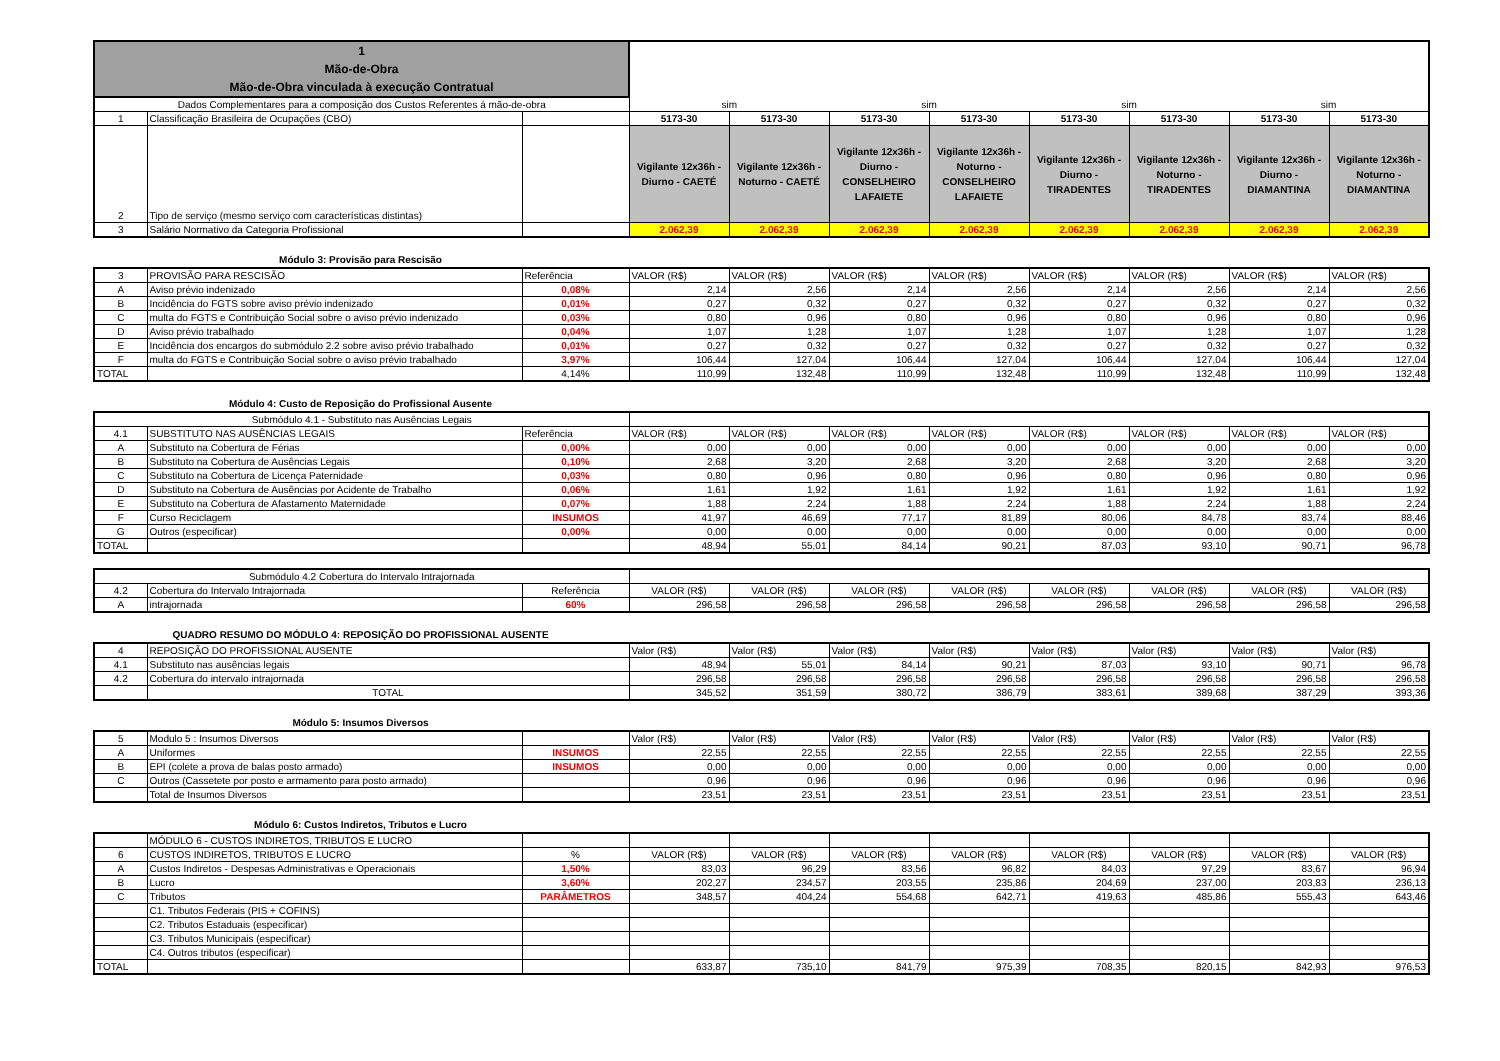| 1 Mão-de-Obra Mão-de-Obra vinculada à execução Contratual | | | | | | | | | | |
| Dados Complementares para a composição dos Custos Referentes á mão-de-obra | | | sim | | sim | | sim | | sim | |
| 1 | Classificação Brasileira de Ocupações (CBO) | | 5173-30 | 5173-30 | 5173-30 | 5173-30 | 5173-30 | 5173-30 | 5173-30 | 5173-30 |
| 2 | Tipo de serviço (mesmo serviço com características distintas) | | Vigilante 12x36h - Diurno - CAETÉ | Vigilante 12x36h - Noturno - CAETÉ | Vigilante 12x36h - Diurno - CONSELHEIRO LAFAIETE | Vigilante 12x36h - Noturno - CONSELHEIRO LAFAIETE | Vigilante 12x36h - Diurno - TIRADENTES | Vigilante 12x36h - Noturno - TIRADENTES | Vigilante 12x36h - Diurno - DIAMANTINA | Vigilante 12x36h - Noturno - DIAMANTINA |
| 3 | Salário Normativo da Categoria Profissional | | 2.062,39 | 2.062,39 | 2.062,39 | 2.062,39 | 2.062,39 | 2.062,39 | 2.062,39 | 2.062,39 |
Módulo 3: Provisão para Rescisão
| 3 | PROVISÃO PARA RESCISÃO | Referência | VALOR (R$) | VALOR (R$) | VALOR (R$) | VALOR (R$) | VALOR (R$) | VALOR (R$) | VALOR (R$) | VALOR (R$) |
| A | Aviso prévio indenizado | 0,08% | 2,14 | 2,56 | 2,14 | 2,56 | 2,14 | 2,56 | 2,14 | 2,56 |
| B | Incidência do FGTS sobre aviso prévio indenizado | 0,01% | 0,27 | 0,32 | 0,27 | 0,32 | 0,27 | 0,32 | 0,27 | 0,32 |
| C | multa do FGTS e Contribuição Social sobre o aviso prévio indenizado | 0,03% | 0,80 | 0,96 | 0,80 | 0,96 | 0,80 | 0,96 | 0,80 | 0,96 |
| D | Aviso prévio trabalhado | 0,04% | 1,07 | 1,28 | 1,07 | 1,28 | 1,07 | 1,28 | 1,07 | 1,28 |
| E | Incidência dos encargos do submódulo 2.2 sobre aviso prévio trabalhado | 0,01% | 0,27 | 0,32 | 0,27 | 0,32 | 0,27 | 0,32 | 0,27 | 0,32 |
| F | multa do FGTS e Contribuição Social sobre o aviso prévio trabalhado | 3,97% | 106,44 | 127,04 | 106,44 | 127,04 | 106,44 | 127,04 | 106,44 | 127,04 |
| TOTAL | | 4,14% | 110,99 | 132,48 | 110,99 | 132,48 | 110,99 | 132,48 | 110,99 | 132,48 |
Módulo 4: Custo de Reposição do Profissional Ausente
| Submódulo 4.1 - Substituto nas Ausências Legais | | | | | | | | | | |
| 4.1 | SUBSTITUTO NAS AUSÊNCIAS LEGAIS | Referência | VALOR (R$) | VALOR (R$) | VALOR (R$) | VALOR (R$) | VALOR (R$) | VALOR (R$) | VALOR (R$) | VALOR (R$) |
| A | Substituto na Cobertura de Férias | 0,00% | 0,00 | 0,00 | 0,00 | 0,00 | 0,00 | 0,00 | 0,00 | 0,00 |
| B | Substituto na Cobertura de Ausências Legais | 0,10% | 2,68 | 3,20 | 2,68 | 3,20 | 2,68 | 3,20 | 2,68 | 3,20 |
| C | Substituto na Cobertura de Licença Paternidade | 0,03% | 0,80 | 0,96 | 0,80 | 0,96 | 0,80 | 0,96 | 0,80 | 0,96 |
| D | Substituto na Cobertura de Ausências por Acidente de Trabalho | 0,06% | 1,61 | 1,92 | 1,61 | 1,92 | 1,61 | 1,92 | 1,61 | 1,92 |
| E | Substituto na Cobertura de Afastamento Maternidade | 0,07% | 1,88 | 2,24 | 1,88 | 2,24 | 1,88 | 2,24 | 1,88 | 2,24 |
| F | Curso Reciclagem | INSUMOS | 41,97 | 46,69 | 77,17 | 81,89 | 80,06 | 84,78 | 83,74 | 88,46 |
| G | Outros (especificar) | 0,00% | 0,00 | 0,00 | 0,00 | 0,00 | 0,00 | 0,00 | 0,00 | 0,00 |
| TOTAL | | | 48,94 | 55,01 | 84,14 | 90,21 | 87,03 | 93,10 | 90,71 | 96,78 |
| Submódulo 4.2 Cobertura do Intervalo Intrajornada | | | | | | | | | | |
| 4.2 | Cobertura do Intervalo Intrajornada | Referência | VALOR (R$) | VALOR (R$) | VALOR (R$) | VALOR (R$) | VALOR (R$) | VALOR (R$) | VALOR (R$) | VALOR (R$) |
| A | intrajornada | 60% | 296,58 | 296,58 | 296,58 | 296,58 | 296,58 | 296,58 | 296,58 | 296,58 |
QUADRO RESUMO DO MÓDULO 4: REPOSIÇÃO DO PROFISSIONAL AUSENTE
| 4 | REPOSIÇÃO DO PROFISSIONAL AUSENTE | Valor (R$) | Valor (R$) | Valor (R$) | Valor (R$) | Valor (R$) | Valor (R$) | Valor (R$) | Valor (R$) |
| 4.1 | Substituto nas ausências legais | 48,94 | 55,01 | 84,14 | 90,21 | 87,03 | 93,10 | 90,71 | 96,78 |
| 4.2 | Cobertura do intervalo intrajornada | 296,58 | 296,58 | 296,58 | 296,58 | 296,58 | 296,58 | 296,58 | 296,58 |
| | TOTAL | 345,52 | 351,59 | 380,72 | 386,79 | 383,61 | 389,68 | 387,29 | 393,36 |
Módulo 5: Insumos Diversos
| 5 | Modulo 5 : Insumos Diversos | | Valor (R$) | Valor (R$) | Valor (R$) | Valor (R$) | Valor (R$) | Valor (R$) | Valor (R$) | Valor (R$) |
| A | Uniformes | INSUMOS | 22,55 | 22,55 | 22,55 | 22,55 | 22,55 | 22,55 | 22,55 | 22,55 |
| B | EPI (colete a prova de balas posto armado) | INSUMOS | 0,00 | 0,00 | 0,00 | 0,00 | 0,00 | 0,00 | 0,00 | 0,00 |
| C | Outros (Cassetete por posto e armamento para posto armado) | | 0,96 | 0,96 | 0,96 | 0,96 | 0,96 | 0,96 | 0,96 | 0,96 |
| | Total de Insumos Diversos | | 23,51 | 23,51 | 23,51 | 23,51 | 23,51 | 23,51 | 23,51 | 23,51 |
Módulo 6: Custos Indiretos, Tributos e Lucro
| | MÓDULO 6 - CUSTOS INDIRETOS, TRIBUTOS E LUCRO | | | | | | | | | |
| 6 | CUSTOS INDIRETOS, TRIBUTOS E LUCRO | % | VALOR (R$) | VALOR (R$) | VALOR (R$) | VALOR (R$) | VALOR (R$) | VALOR (R$) | VALOR (R$) | VALOR (R$) |
| A | Custos Indiretos - Despesas Administrativas e Operacionais | 1,50% | 83,03 | 96,29 | 83,56 | 96,82 | 84,03 | 97,29 | 83,67 | 96,94 |
| B | Lucro | 3,60% | 202,27 | 234,57 | 203,55 | 235,86 | 204,69 | 237,00 | 203,83 | 236,13 |
| C | Tributos | PARÂMETROS | 348,57 | 404,24 | 554,68 | 642,71 | 419,63 | 485,86 | 555,43 | 643,46 |
| | C1. Tributos Federais (PIS + COFINS) | | | | | | | | | |
| | C2. Tributos Estaduais (especificar) | | | | | | | | | |
| | C3. Tributos Municipais (especificar) | | | | | | | | | |
| | C4. Outros tributos (especificar) | | | | | | | | | |
| TOTAL | | | 633,87 | 735,10 | 841,79 | 975,39 | 708,35 | 820,15 | 842,93 | 976,53 |